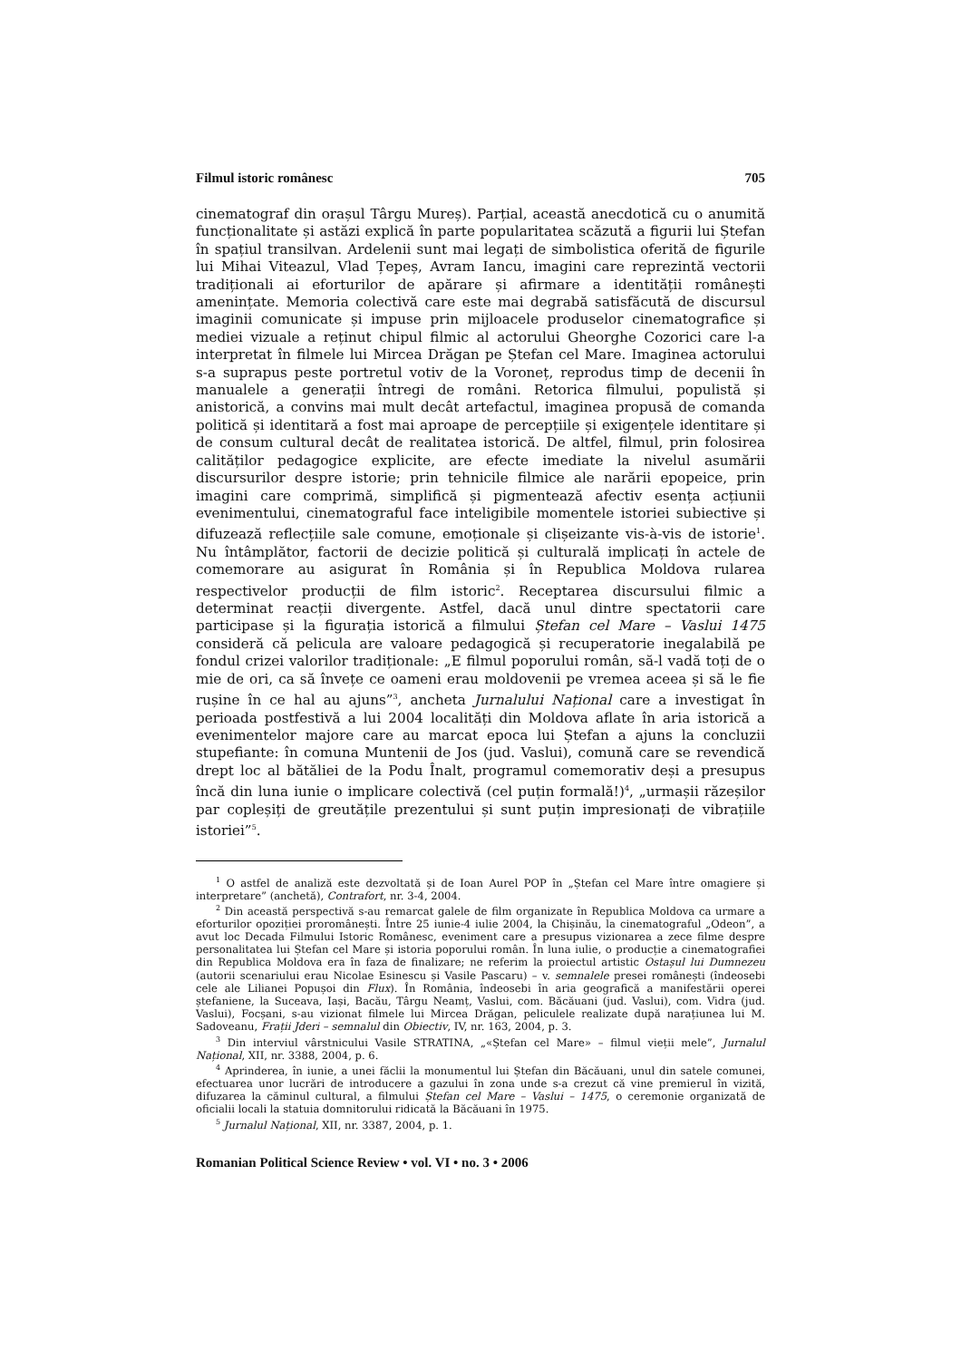Filmul istoric românesc 705
cinematograf din orașul Târgu Mureș). Parțial, această anecdotică cu o anumită funcționalitate și astăzi explică în parte popularitatea scăzută a figurii lui Ștefan în spațiul transilvan. Ardelenii sunt mai legați de simbolistica oferită de figurile lui Mihai Viteazul, Vlad Țepeș, Avram Iancu, imagini care reprezintă vectorii tradiționali ai eforturilor de apărare și afirmare a identității românești amenințate. Memoria colectivă care este mai degrabă satisfăcută de discursul imaginii comunicate și impuse prin mijloacele produselor cinematografice și mediei vizuale a reținut chipul filmic al actorului Gheorghe Cozorici care l-a interpretat în filmele lui Mircea Drăgan pe Ștefan cel Mare. Imaginea actorului s-a suprapus peste portretul votiv de la Voroneț, reprodus timp de decenii în manualele a generații întregi de români. Retorica filmului, populistă și anistorică, a convins mai mult decât artefactul, imaginea propusă de comanda politică și identitară a fost mai aproape de percepțiile și exigențele identitare și de consum cultural decât de realitatea istorică. De altfel, filmul, prin folosirea calităților pedagogice explicite, are efecte imediate la nivelul asumării discursurilor despre istorie; prin tehnicile filmice ale narării epopeice, prin imagini care comprimă, simplifică și pigmentează afectiv esența acțiunii evenimentului, cinematograful face inteligibile momentele istoriei subiective și difuzează reflecțiile sale comune, emoționale și clișeizante vis-à-vis de istorie<sup>1</sup>. Nu întâmplător, factorii de decizie politică și culturală implicați în actele de comemorare au asigurat în România și în Republica Moldova rularea respectivelor producții de film istoric<sup>2</sup>. Receptarea discursului filmic a determinat reacții divergente. Astfel, dacă unul dintre spectatorii care participase și la figurația istorică a filmului Ștefan cel Mare – Vaslui 1475 consideră că pelicula are valoare pedagogică și recuperatorie inegalabilă pe fondul crizei valorilor tradiționale: „E filmul poporului român, să-l vadă toți de o mie de ori, ca să învețe ce oameni erau moldovenii pe vremea aceea și să le fie rușine în ce hal au ajuns”<sup>3</sup>, ancheta Jurnalului Național care a investigat în perioada postfestivă a lui 2004 localități din Moldova aflate în aria istorică a evenimentelor majore care au marcat epoca lui Ștefan a ajuns la concluzii stupefiante: în comuna Muntenii de Jos (jud. Vaslui), comună care se revendică drept loc al bătăliei de la Podu Înalt, programul comemorativ deși a presupus încă din luna iunie o implicare colectivă (cel puțin formală!)<sup>4</sup>, „urmașii răzeșilor par copleșiți de greutățile prezentului și sunt puțin impresionați de vibrațiile istoriei”<sup>5</sup>.
<sup>1</sup> O astfel de analiză este dezvoltată și de Ioan Aurel POP în „Ștefan cel Mare între omagiere și interpretare” (anchetă), Contrafort, nr. 3-4, 2004.
<sup>2</sup> Din această perspectivă s-au remarcat galele de film organizate în Republica Moldova ca urmare a eforturilor opoziției proromânești. Între 25 iunie-4 iulie 2004, la Chișinău, la cinematograful „Odeon”, a avut loc Decada Filmului Istoric Românesc, eveniment care a presupus vizionarea a zece filme despre personalitatea lui Ștefan cel Mare și istoria poporului român. În luna iulie, o producție a cinematografiei din Republica Moldova era în faza de finalizare; ne referim la proiectul artistic Ostașul lui Dumnezeu (autorii scenariului erau Nicolae Esinescu și Vasile Pascaru) – v. semnalele presei românești (îndeosebi cele ale Lilianei Popușoi din Flux). În România, îndeosebi în aria geografică a manifestării operei ștefaniene, la Suceava, Iași, Bacău, Târgu Neamț, Vaslui, com. Băcăuani (jud. Vaslui), com. Vidra (jud. Vaslui), Focșani, s-au vizionat filmele lui Mircea Drăgan, peliculele realizate după narațiunea lui M. Sadoveanu, Frații Jderi – semnalul din Obiectiv, IV, nr. 163, 2004, p. 3.
<sup>3</sup> Din interviul vârstnicului Vasile STRATINA, „«Ștefan cel Mare» – filmul vieții mele”, Jurnalul Național, XII, nr. 3388, 2004, p. 6.
<sup>4</sup> Aprinderea, în iunie, a unei făclii la monumentul lui Ștefan din Băcăuani, unul din satele comunei, efectuarea unor lucrări de introducere a gazului în zona unde s-a crezut că vine premierul în vizită, difuzarea la căminul cultural, a filmului Ștefan cel Mare – Vaslui – 1475, o ceremonie organizată de oficialii locali la statuia domnitorului ridicată la Băcăuani în 1975.
<sup>5</sup> Jurnalul Național, XII, nr. 3387, 2004, p. 1.
Romanian Political Science Review • vol. VI • no. 3 • 2006